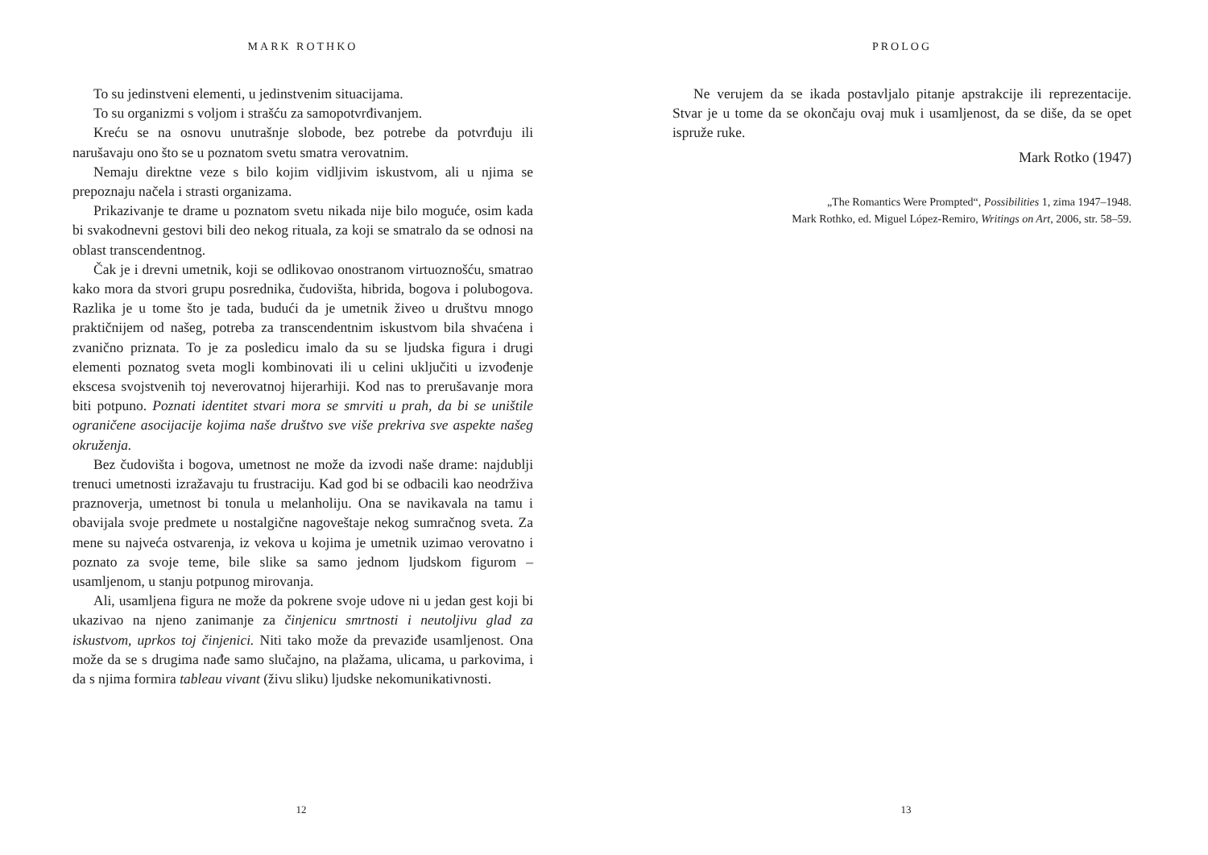MARK ROTHKO
To su jedinstveni elementi, u jedinstvenim situacijama.
To su organizmi s voljom i strašću za samopotvrđivanjem.
Kreću se na osnovu unutrašnje slobode, bez potrebe da potvrđuju ili narušavaju ono što se u poznatom svetu smatra verovatnim.
Nemaju direktne veze s bilo kojim vidljivim iskustvom, ali u njima se prepoznaju načela i strasti organizama.
Prikazivanje te drame u poznatom svetu nikada nije bilo moguće, osim kada bi svakodnevni gestovi bili deo nekog rituala, za koji se smatralo da se odnosi na oblast transcendentnog.
Čak je i drevni umetnik, koji se odlikovao onostranom virtuoznošću, smatrao kako mora da stvori grupu posrednika, čudovišta, hibrida, bogova i polubogova. Razlika je u tome što je tada, budući da je umetnik živeo u društvu mnogo praktičnijem od našeg, potreba za transcendentnim iskustvom bila shvaćena i zvanično priznata. To je za posledicu imalo da su se ljudska figura i drugi elementi poznatog sveta mogli kombinovati ili u celini uključiti u izvođenje ekscesa svojstvenih toj neverovatnoj hijerarhiji. Kod nas to prerušavanje mora biti potpuno. Poznati identitet stvari mora se smrviti u prah, da bi se uništile ograničene asocijacije kojima naše društvo sve više prekriva sve aspekte našeg okruženja.
Bez čudovišta i bogova, umetnost ne može da izvodi naše drame: najdublji trenuci umetnosti izražavaju tu frustraciju. Kad god bi se odbacili kao neodrživa praznoverja, umetnost bi tonula u melanholiju. Ona se navikavala na tamu i obavijala svoje predmete u nostalgične nagoveštaje nekog sumračnog sveta. Za mene su najveća ostvarenja, iz vekova u kojima je umetnik uzimao verovatno i poznato za svoje teme, bile slike sa samo jednom ljudskom figurom – usamljenom, u stanju potpunog mirovanja.
Ali, usamljena figura ne može da pokrene svoje udove ni u jedan gest koji bi ukazivao na njeno zanimanje za činjenicu smrtnosti i neutoljivu glad za iskustvom, uprkos toj činjenici. Niti tako može da prevaziđe usamljenost. Ona može da se s drugima nađe samo slučajno, na plažama, ulicama, u parkovima, i da s njima formira tableau vivant (živu sliku) ljudske nekomunikativnosti.
12
PROLOG
Ne verujem da se ikada postavljalo pitanje apstrakcije ili reprezentacije. Stvar je u tome da se okončaju ovaj muk i usamljenost, da se diše, da se opet ispruže ruke.
Mark Rotko (1947)
„The Romantics Were Prompted“, Possibilities 1, zima 1947–1948.
Mark Rothko, ed. Miguel López-Remiro, Writings on Art, 2006, str. 58–59.
13